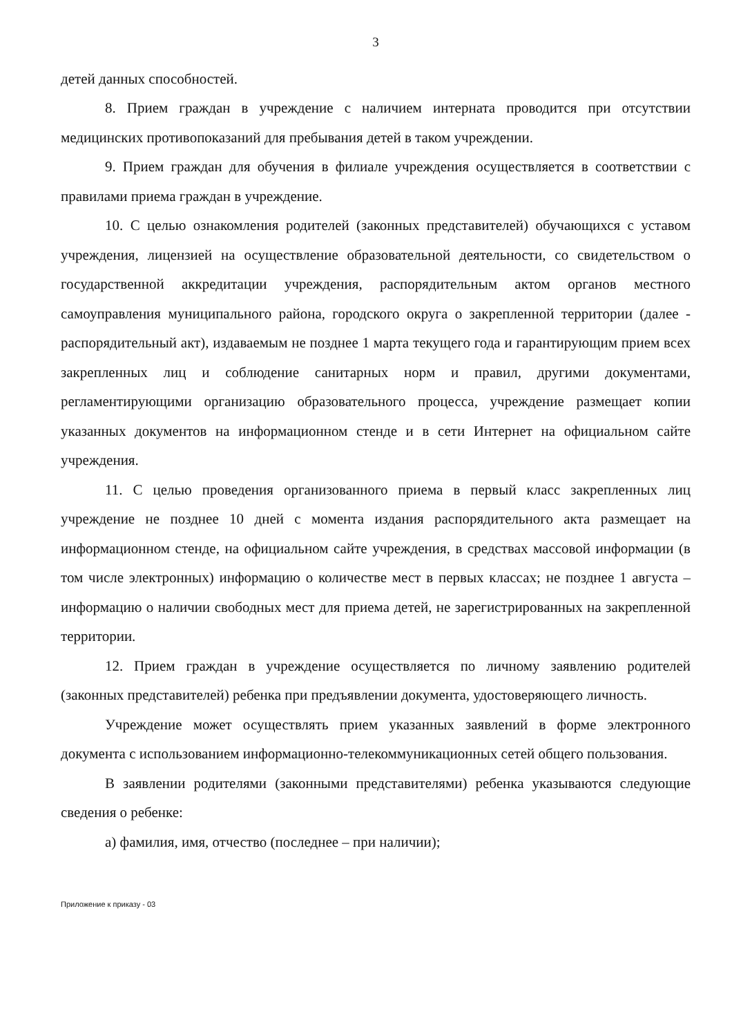3
детей данных способностей.
8. Прием граждан в учреждение с наличием интерната проводится при отсутствии медицинских противопоказаний для пребывания детей в таком учреждении.
9. Прием граждан для обучения в филиале учреждения осуществляется в соответствии с правилами приема граждан в учреждение.
10. С целью ознакомления родителей (законных представителей) обучающихся с уставом учреждения, лицензией на осуществление образовательной деятельности, со свидетельством о государственной аккредитации учреждения, распорядительным актом органов местного самоуправления муниципального района, городского округа о закрепленной территории (далее - распорядительный акт), издаваемым не позднее 1 марта текущего года и гарантирующим прием всех закрепленных лиц и соблюдение санитарных норм и правил, другими документами, регламентирующими организацию образовательного процесса, учреждение размещает копии указанных документов на информационном стенде и в сети Интернет на официальном сайте учреждения.
11. С целью проведения организованного приема в первый класс закрепленных лиц учреждение не позднее 10 дней с момента издания распорядительного акта размещает на информационном стенде, на официальном сайте учреждения, в средствах массовой информации (в том числе электронных) информацию о количестве мест в первых классах; не позднее 1 августа – информацию о наличии свободных мест для приема детей, не зарегистрированных на закрепленной территории.
12. Прием граждан в учреждение осуществляется по личному заявлению родителей (законных представителей) ребенка при предъявлении документа, удостоверяющего личность.
Учреждение может осуществлять прием указанных заявлений в форме электронного документа с использованием информационно-телекоммуникационных сетей общего пользования.
В заявлении родителями (законными представителями) ребенка указываются следующие сведения о ребенке:
а) фамилия, имя, отчество (последнее – при наличии);
Приложение к приказу - 03